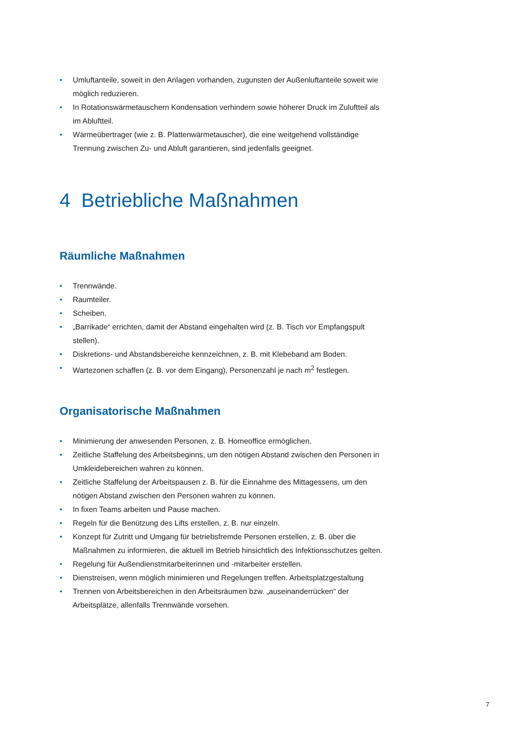• Umluftanteile, soweit in den Anlagen vorhanden, zugunsten der Außenluftanteile soweit wie möglich reduzieren.
• In Rotationswärmetauschern Kondensation verhindern sowie höherer Druck im Zuluftteil als im Abluftteil.
• Wärmeübertrager (wie z. B. Plattenwärmetauscher), die eine weitgehend vollständige Trennung zwischen Zu- und Abluft garantieren, sind jedenfalls geeignet.
4 Betriebliche Maßnahmen
Räumliche Maßnahmen
• Trennwände.
• Raumteiler.
• Scheiben.
• „Barrikade“ errichten, damit der Abstand eingehalten wird (z. B. Tisch vor Empfangspult stellen).
• Diskretions- und Abstandsbereiche kennzeichnen, z. B. mit Klebeband am Boden.
• Wartezonen schaffen (z. B. vor dem Eingang), Personenzahl je nach m<sup>2</sup> festlegen.
Organisatorische Maßnahmen
• Minimierung der anwesenden Personen, z. B. Homeoffice ermöglichen.
• Zeitliche Staffelung des Arbeitsbeginns, um den nötigen Abstand zwischen den Personen in Umkleidebereichen wahren zu können.
• Zeitliche Staffelung der Arbeitspausen z. B. für die Einnahme des Mittagessens, um den nötigen Abstand zwischen den Personen wahren zu können.
• In fixen Teams arbeiten und Pause machen.
• Regeln für die Benützung des Lifts erstellen, z. B. nur einzeln.
• Konzept für Zutritt und Umgang für betriebsfremde Personen erstellen, z. B. über die Maßnahmen zu informieren, die aktuell im Betrieb hinsichtlich des Infektionsschutzes gelten.
• Regelung für Außendienstmitarbeiterinnen und -mitarbeiter erstellen.
• Dienstreisen, wenn möglich minimieren und Regelungen treffen. Arbeitsplatzgestaltung
• Trennen von Arbeitsbereichen in den Arbeitsräumen bzw. „auseinanderrücken“ der Arbeitsplätze, allenfalls Trennwände vorsehen.
7